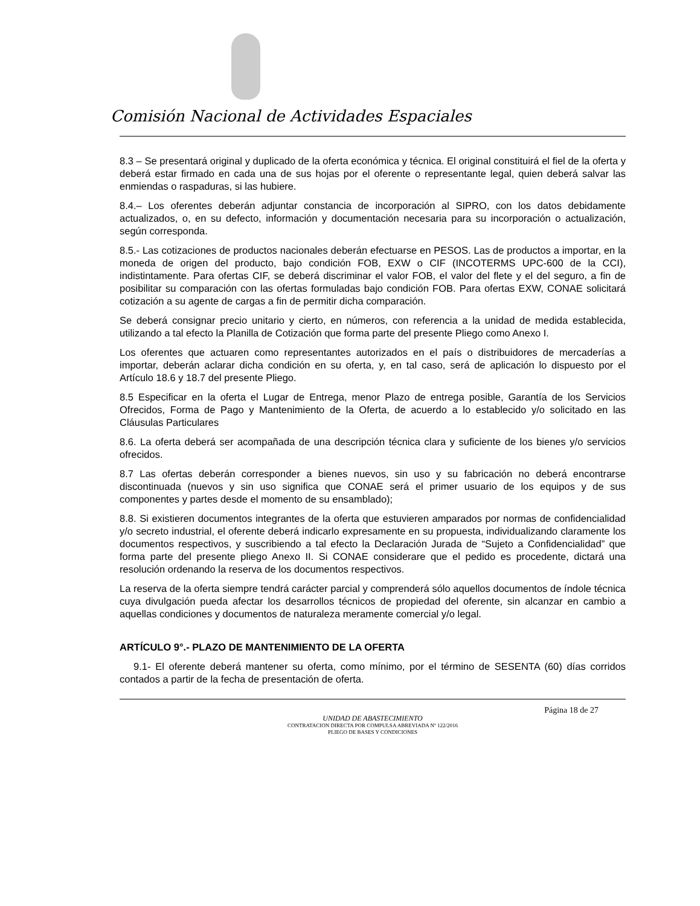Comisión Nacional de Actividades Espaciales
8.3 – Se presentará original y duplicado de la oferta económica y técnica. El original constituirá el fiel de la oferta y deberá estar firmado en cada una de sus hojas por el oferente o representante legal, quien deberá salvar las enmiendas o raspaduras, si las hubiere.
8.4.– Los oferentes deberán adjuntar constancia de incorporación al SIPRO, con los datos debidamente actualizados, o, en su defecto, información y documentación necesaria para su incorporación o actualización, según corresponda.
8.5.- Las cotizaciones de productos nacionales deberán efectuarse en PESOS. Las de productos a importar, en la moneda de origen del producto, bajo condición FOB, EXW o CIF (INCOTERMS UPC-600 de la CCI), indistintamente. Para ofertas CIF, se deberá discriminar el valor FOB, el valor del flete y el del seguro, a fin de posibilitar su comparación con las ofertas formuladas bajo condición FOB. Para ofertas EXW, CONAE solicitará cotización a su agente de cargas a fin de permitir dicha comparación.
Se deberá consignar precio unitario y cierto, en números, con referencia a la unidad de medida establecida, utilizando a tal efecto la Planilla de Cotización que forma parte del presente Pliego como Anexo I.
Los oferentes que actuaren como representantes autorizados en el país o distribuidores de mercaderías a importar, deberán aclarar dicha condición en su oferta, y, en tal caso, será de aplicación lo dispuesto por el Artículo 18.6 y 18.7 del presente Pliego.
8.5 Especificar en la oferta el Lugar de Entrega, menor Plazo de entrega posible, Garantía de los Servicios Ofrecidos, Forma de Pago y Mantenimiento de la Oferta, de acuerdo a lo establecido y/o solicitado en las Cláusulas Particulares
8.6. La oferta deberá ser acompañada de una descripción técnica clara y suficiente de los bienes y/o servicios ofrecidos.
8.7 Las ofertas deberán corresponder a bienes nuevos, sin uso y su fabricación no deberá encontrarse discontinuada (nuevos y sin uso significa que CONAE será el primer usuario de los equipos y de sus componentes y partes desde el momento de su ensamblado);
8.8. Si existieren documentos integrantes de la oferta que estuvieren amparados por normas de confidencialidad y/o secreto industrial, el oferente deberá indicarlo expresamente en su propuesta, individualizando claramente los documentos respectivos, y suscribiendo a tal efecto la Declaración Jurada de “Sujeto a Confidencialidad” que forma parte del presente pliego Anexo II. Si CONAE considerare que el pedido es procedente, dictará una resolución ordenando la reserva de los documentos respectivos.
La reserva de la oferta siempre tendrá carácter parcial y comprenderá sólo aquellos documentos de índole técnica cuya divulgación pueda afectar los desarrollos técnicos de propiedad del oferente, sin alcanzar en cambio a aquellas condiciones y documentos de naturaleza meramente comercial y/o legal.
ARTÍCULO 9°.- PLAZO DE MANTENIMIENTO DE LA OFERTA
9.1- El oferente deberá mantener su oferta, como mínimo, por el término de SESENTA (60) días corridos contados a partir de la fecha de presentación de oferta.
Página 18 de 27
UNIDAD DE ABASTECIMIENTO
CONTRATACION DIRECTA POR COMPULSA ABREVIADA Nº 122/2016
PLIEGO DE BASES Y CONDICIONES